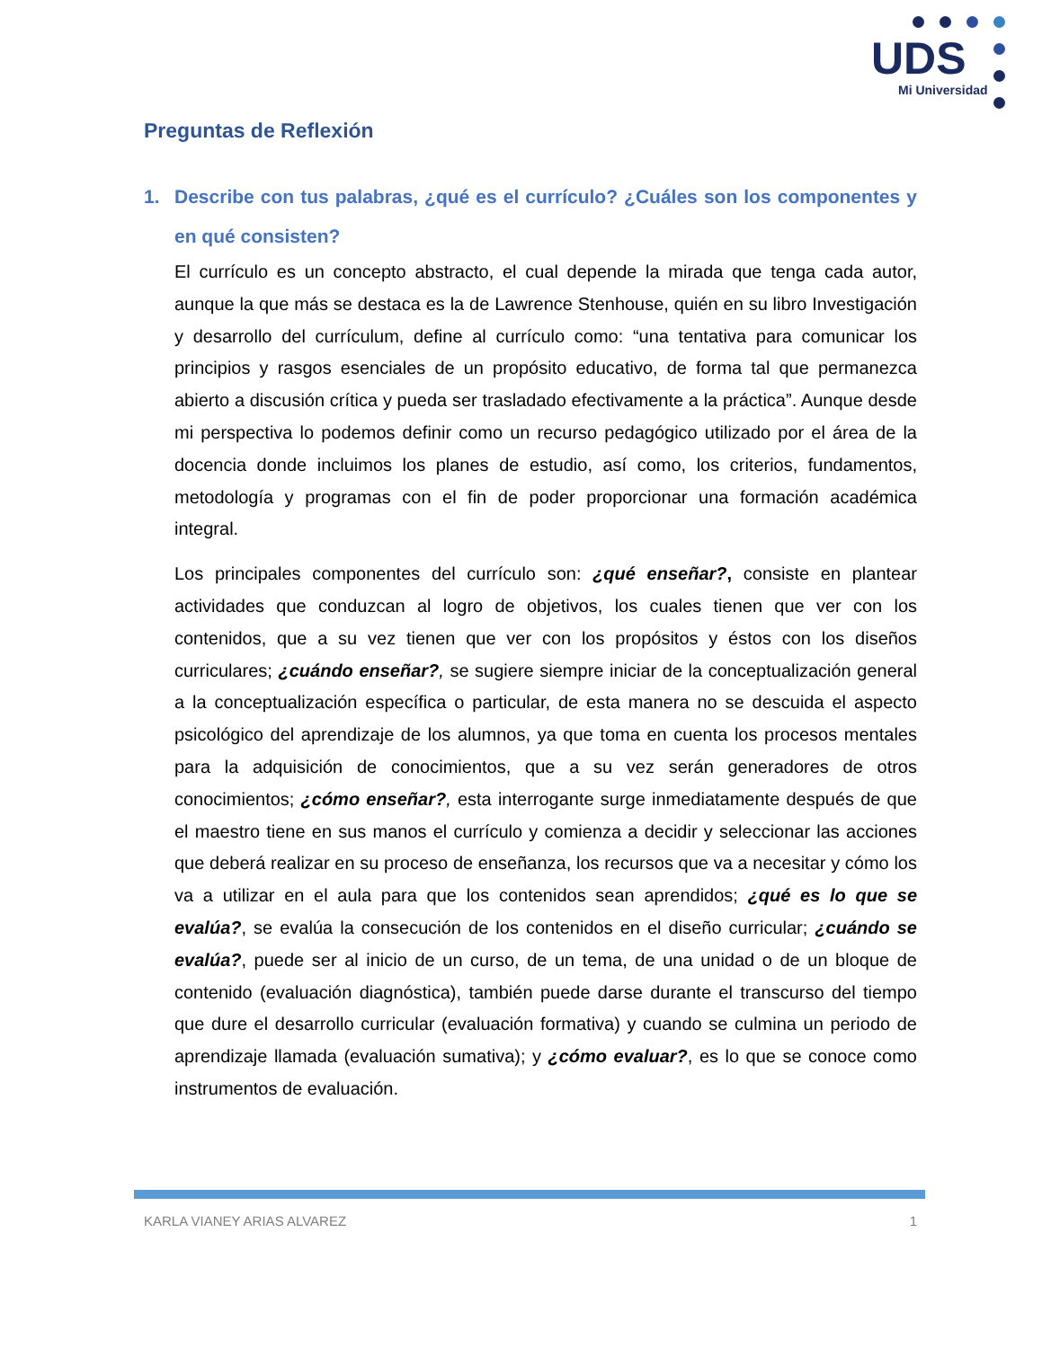UDS
Mi Universidad
Preguntas de Reflexión
1. Describe con tus palabras, ¿qué es el currículo? ¿Cuáles son los componentes y en qué consisten?
El currículo es un concepto abstracto, el cual depende la mirada que tenga cada autor, aunque la que más se destaca es la de Lawrence Stenhouse, quién en su libro Investigación y desarrollo del currículum, define al currículo como: “una tentativa para comunicar los principios y rasgos esenciales de un propósito educativo, de forma tal que permanezca abierto a discusión crítica y pueda ser trasladado efectivamente a la práctica”. Aunque desde mi perspectiva lo podemos definir como un recurso pedagógico utilizado por el área de la docencia donde incluimos los planes de estudio, así como, los criterios, fundamentos, metodología y programas con el fin de poder proporcionar una formación académica integral.
Los principales componentes del currículo son: ¿qué enseñar?, consiste en plantear actividades que conduzcan al logro de objetivos, los cuales tienen que ver con los contenidos, que a su vez tienen que ver con los propósitos y éstos con los diseños curriculares; ¿cuándo enseñar?, se sugiere siempre iniciar de la conceptualización general a la conceptualización específica o particular, de esta manera no se descuida el aspecto psicológico del aprendizaje de los alumnos, ya que toma en cuenta los procesos mentales para la adquisición de conocimientos, que a su vez serán generadores de otros conocimientos; ¿cómo enseñar?, esta interrogante surge inmediatamente después de que el maestro tiene en sus manos el currículo y comienza a decidir y seleccionar las acciones que deberá realizar en su proceso de enseñanza, los recursos que va a necesitar y cómo los va a utilizar en el aula para que los contenidos sean aprendidos; ¿qué es lo que se evalúa?, se evalúa la consecución de los contenidos en el diseño curricular; ¿cuándo se evalúa?, puede ser al inicio de un curso, de un tema, de una unidad o de un bloque de contenido (evaluación diagnóstica), también puede darse durante el transcurso del tiempo que dure el desarrollo curricular (evaluación formativa) y cuando se culmina un periodo de aprendizaje llamada (evaluación sumativa); y ¿cómo evaluar?, es lo que se conoce como instrumentos de evaluación.
KARLA VIANEY ARIAS ALVAREZ 1